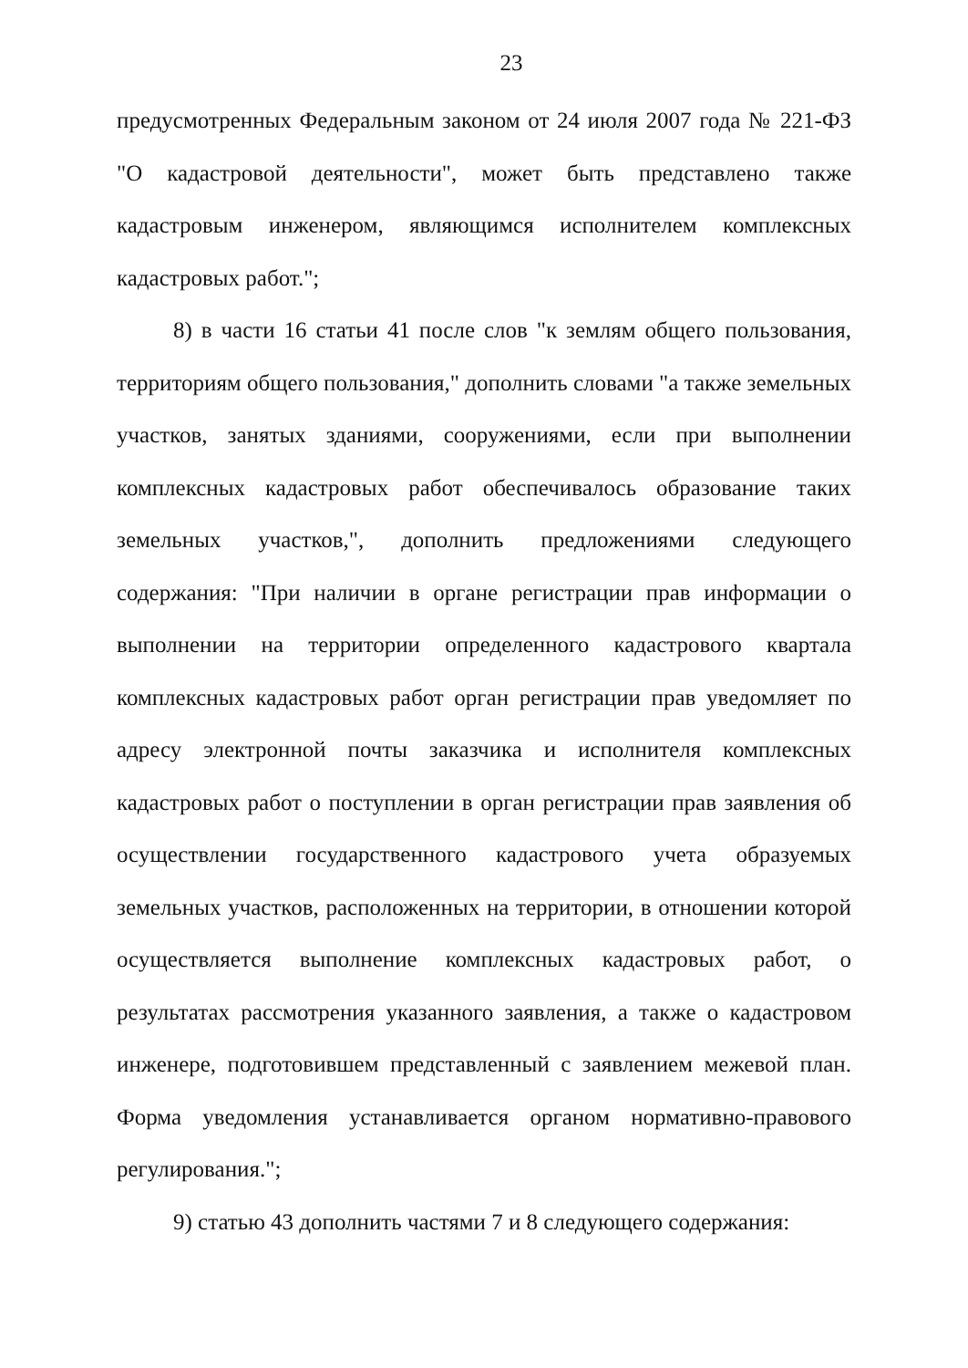23
предусмотренных Федеральным законом от 24 июля 2007 года № 221-ФЗ "О кадастровой деятельности", может быть представлено также кадастровым инженером, являющимся исполнителем комплексных кадастровых работ.";
8) в части 16 статьи 41 после слов "к землям общего пользования, территориям общего пользования," дополнить словами "а также земельных участков, занятых зданиями, сооружениями, если при выполнении комплексных кадастровых работ обеспечивалось образование таких земельных участков,", дополнить предложениями следующего содержания: "При наличии в органе регистрации прав информации о выполнении на территории определенного кадастрового квартала комплексных кадастровых работ орган регистрации прав уведомляет по адресу электронной почты заказчика и исполнителя комплексных кадастровых работ о поступлении в орган регистрации прав заявления об осуществлении государственного кадастрового учета образуемых земельных участков, расположенных на территории, в отношении которой осуществляется выполнение комплексных кадастровых работ, о результатах рассмотрения указанного заявления, а также о кадастровом инженере, подготовившем представленный с заявлением межевой план. Форма уведомления устанавливается органом нормативно-правового регулирования.";
9) статью 43 дополнить частями 7 и 8 следующего содержания: